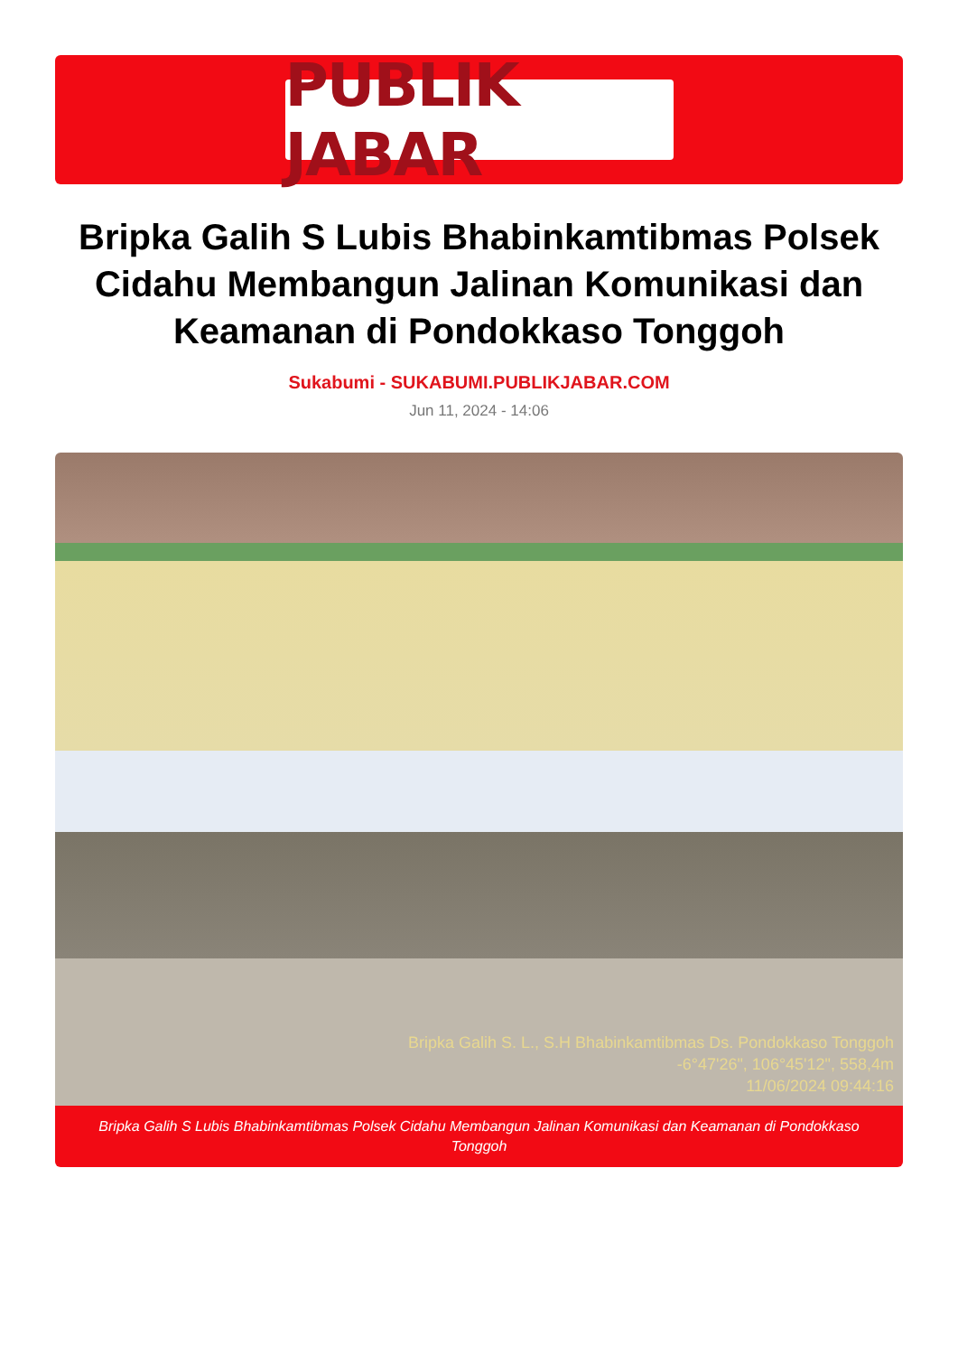PUBLIK JABAR
Bripka Galih S Lubis Bhabinkamtibmas Polsek Cidahu Membangun Jalinan Komunikasi dan Keamanan di Pondokkaso Tonggoh
Sukabumi - SUKABUMI.PUBLIKJABAR.COM
Jun 11, 2024 - 14:06
Bripka Galih S. L., S.H Bhabinkamtibmas Ds. Pondokkaso Tonggoh
-6°47'26", 106°45'12", 558,4m
11/06/2024 09:44:16
Bripka Galih S Lubis Bhabinkamtibmas Polsek Cidahu Membangun Jalinan Komunikasi dan Keamanan di Pondokkaso Tonggoh